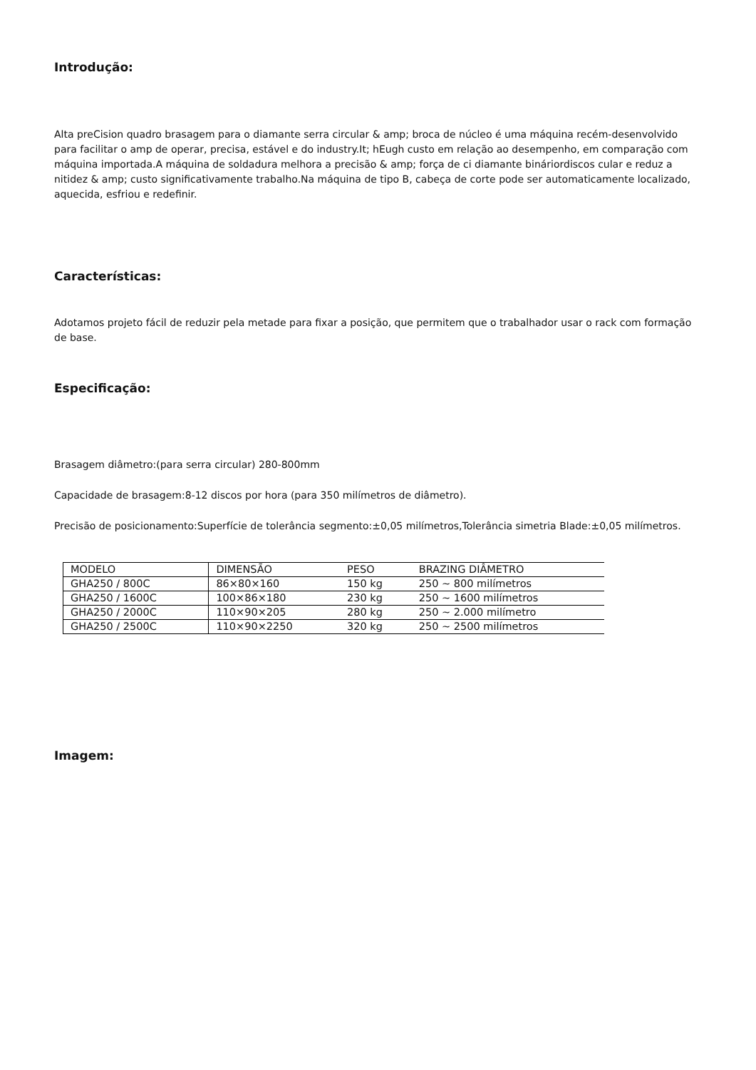Introdução:
Alta preCision quadro brasagem para o diamante serra circular & amp; broca de núcleo é uma máquina recém-desenvolvido para facilitar o amp de operar, precisa, estável e do industry.It; hEugh custo em relação ao desempenho, em comparação com máquina importada.A máquina de soldadura melhora a precisão & amp; força de ci diamante bináriordiscos cular e reduz a nitidez & amp; custo significativamente trabalho.Na máquina de tipo B, cabeça de corte pode ser automaticamente localizado, aquecida, esfriou e redefinir.
Características:
Adotamos projeto fácil de reduzir pela metade para fixar a posição, que permitem que o trabalhador usar o rack com formação de base.
Especificação:
Brasagem diâmetro:(para serra circular) 280-800mm
Capacidade de brasagem:8-12 discos por hora (para 350 milímetros de diâmetro).
Precisão de posicionamento:Superfície de tolerância segmento:±0,05 milímetros,Tolerância simetria Blade:±0,05 milímetros.
| MODELO | DIMENSÃO | PESO | BRAZING DIÂMETRO |
| GHA250 / 800C | 86×80×160 | 150 kg | 250 ~ 800 milímetros |
| GHA250 / 1600C | 100×86×180 | 230 kg | 250 ~ 1600 milímetros |
| GHA250 / 2000C | 110×90×205 | 280 kg | 250 ~ 2.000 milímetro |
| GHA250 / 2500C | 110×90×2250 | 320 kg | 250 ~ 2500 milímetros |
Imagem: